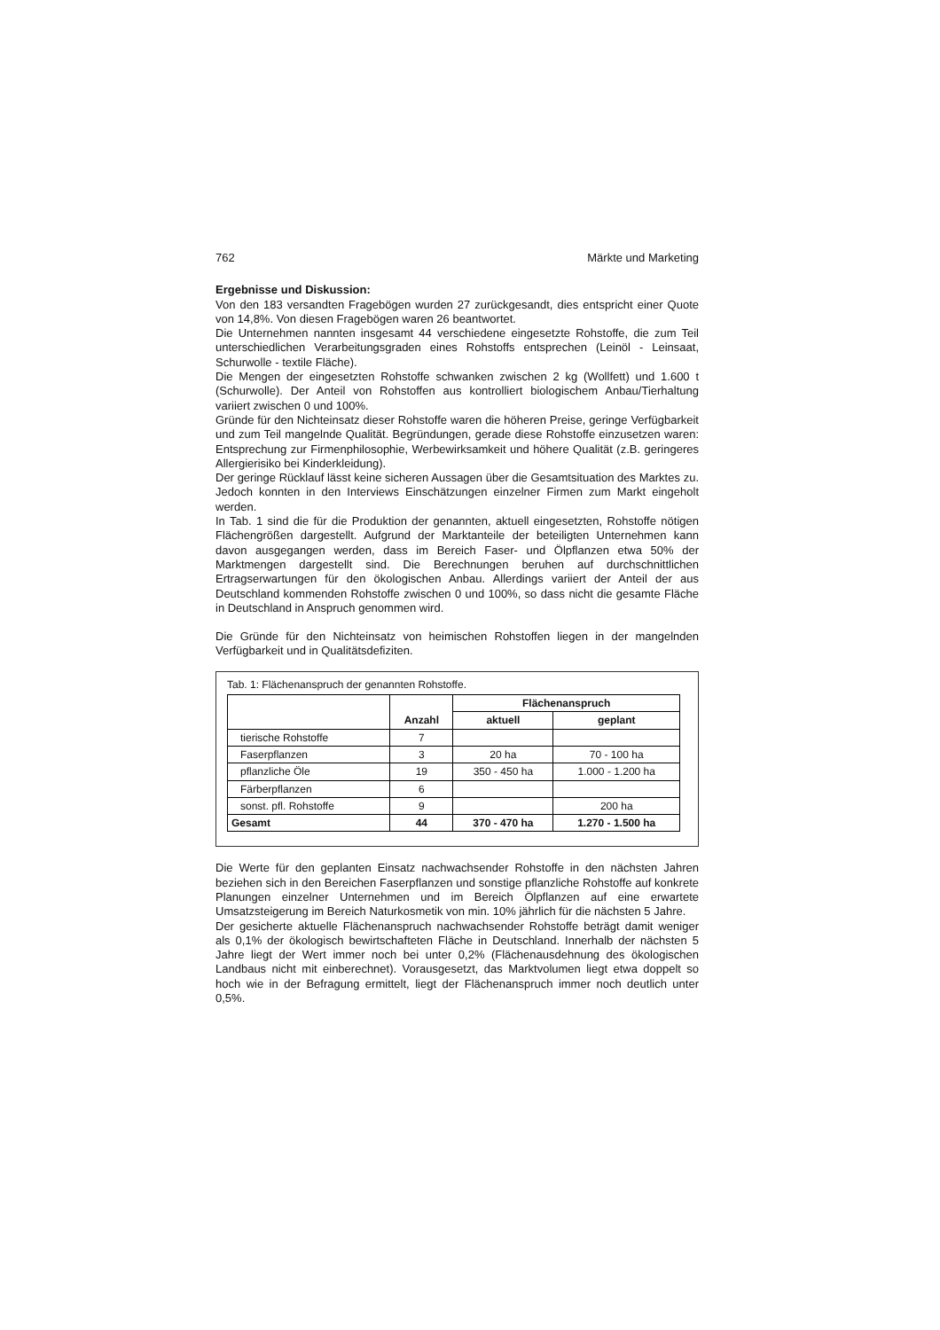762 Märkte und Marketing
Ergebnisse und Diskussion:
Von den 183 versandten Fragebögen wurden 27 zurückgesandt, dies entspricht einer Quote von 14,8%. Von diesen Fragebögen waren 26 beantwortet.
Die Unternehmen nannten insgesamt 44 verschiedene eingesetzte Rohstoffe, die zum Teil unterschiedlichen Verarbeitungsgraden eines Rohstoffs entsprechen (Leinöl - Leinsaat, Schurwolle - textile Fläche).
Die Mengen der eingesetzten Rohstoffe schwanken zwischen 2 kg (Wollfett) und 1.600 t (Schurwolle). Der Anteil von Rohstoffen aus kontrolliert biologischem Anbau/Tierhaltung variiert zwischen 0 und 100%.
Gründe für den Nichteinsatz dieser Rohstoffe waren die höheren Preise, geringe Verfügbarkeit und zum Teil mangelnde Qualität. Begründungen, gerade diese Rohstoffe einzusetzen waren: Entsprechung zur Firmenphilosophie, Werbewirksamkeit und höhere Qualität (z.B. geringeres Allergierisiko bei Kinderkleidung).
Der geringe Rücklauf lässt keine sicheren Aussagen über die Gesamtsituation des Marktes zu. Jedoch konnten in den Interviews Einschätzungen einzelner Firmen zum Markt eingeholt werden.
In Tab. 1 sind die für die Produktion der genannten, aktuell eingesetzten, Rohstoffe nötigen Flächengrößen dargestellt. Aufgrund der Marktanteile der beteiligten Unternehmen kann davon ausgegangen werden, dass im Bereich Faser- und Ölpflanzen etwa 50% der Marktmengen dargestellt sind. Die Berechnungen beruhen auf durchschnittlichen Ertragserwartungen für den ökologischen Anbau. Allerdings variiert der Anteil der aus Deutschland kommenden Rohstoffe zwischen 0 und 100%, so dass nicht die gesamte Fläche in Deutschland in Anspruch genommen wird.
Die Gründe für den Nichteinsatz von heimischen Rohstoffen liegen in der mangelnden Verfügbarkeit und in Qualitätsdefiziten.
Tab. 1: Flächenanspruch der genannten Rohstoffe.
| | Anzahl | Flächenanspruch | |
| | | aktuell | geplant |
| tierische Rohstoffe | 7 | | |
| Faserpflanzen | 3 | 20 ha | 70 - 100 ha |
| pflanzliche Öle | 19 | 350 - 450 ha | 1.000 - 1.200 ha |
| Färberpflanzen | 6 | | |
| sonst. pfl. Rohstoffe | 9 | | 200 ha |
| Gesamt | 44 | 370 - 470 ha | 1.270 - 1.500 ha |
Die Werte für den geplanten Einsatz nachwachsender Rohstoffe in den nächsten Jahren beziehen sich in den Bereichen Faserpflanzen und sonstige pflanzliche Rohstoffe auf konkrete Planungen einzelner Unternehmen und im Bereich Ölpflanzen auf eine erwartete Umsatzsteigerung im Bereich Naturkosmetik von min. 10% jährlich für die nächsten 5 Jahre.
Der gesicherte aktuelle Flächenanspruch nachwachsender Rohstoffe beträgt damit weniger als 0,1% der ökologisch bewirtschafteten Fläche in Deutschland. Innerhalb der nächsten 5 Jahre liegt der Wert immer noch bei unter 0,2% (Flächenausdehnung des ökologischen Landbaus nicht mit einberechnet). Vorausgesetzt, das Marktvolumen liegt etwa doppelt so hoch wie in der Befragung ermittelt, liegt der Flächenanspruch immer noch deutlich unter 0,5%.